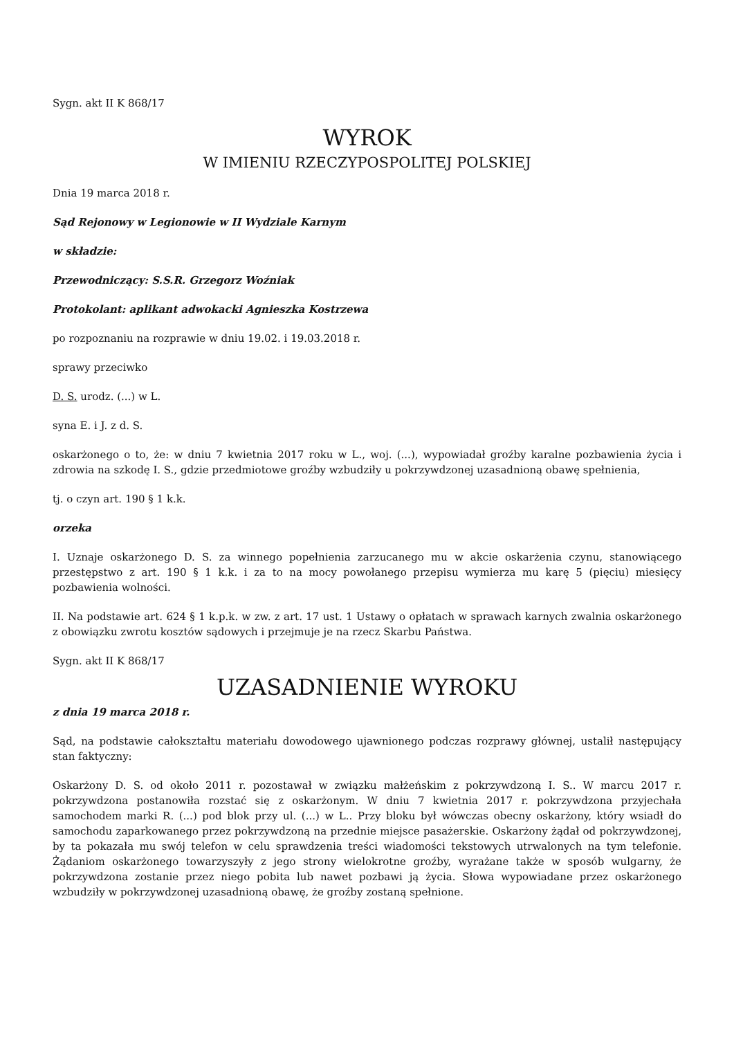Sygn. akt II K 868/17
WYROK
W IMIENIU RZECZYPOSPOLITEJ POLSKIEJ
Dnia 19 marca 2018 r.
Sąd Rejonowy w Legionowie w II Wydziale Karnym
w składzie:
Przewodniczący: S.S.R. Grzegorz Woźniak
Protokolant: aplikant adwokacki Agnieszka Kostrzewa
po rozpoznaniu na rozprawie w dniu 19.02. i 19.03.2018 r.
sprawy przeciwko
D. S. urodz. (...) w L.
syna E. i J. z d. S.
oskarżonego o to, że: w dniu 7 kwietnia 2017 roku w L., woj. (...), wypowiadał groźby karalne pozbawienia życia i zdrowia na szkodę I. S., gdzie przedmiotowe groźby wzbudziły u pokrzywdzonej uzasadnioną obawę spełnienia,
tj. o czyn art. 190 § 1 k.k.
orzeka
I. Uznaje oskarżonego D. S. za winnego popełnienia zarzucanego mu w akcie oskarżenia czynu, stanowiącego przestępstwo z art. 190 § 1 k.k. i za to na mocy powołanego przepisu wymierza mu karę 5 (pięciu) miesięcy pozbawienia wolności.
II. Na podstawie art. 624 § 1 k.p.k. w zw. z art. 17 ust. 1 Ustawy o opłatach w sprawach karnych zwalnia oskarżonego z obowiązku zwrotu kosztów sądowych i przejmuje je na rzecz Skarbu Państwa.
Sygn. akt II K 868/17
UZASADNIENIE WYROKU
z dnia 19 marca 2018 r.
Sąd, na podstawie całokształtu materiału dowodowego ujawnionego podczas rozprawy głównej, ustalił następujący stan faktyczny:
Oskarżony D. S. od około 2011 r. pozostawał w związku małżeńskim z pokrzywdzoną I. S.. W marcu 2017 r. pokrzywdzona postanowiła rozstać się z oskarżonym. W dniu 7 kwietnia 2017 r. pokrzywdzona przyjechała samochodem marki R. (...) pod blok przy ul. (...) w L.. Przy bloku był wówczas obecny oskarżony, który wsiadł do samochodu zaparkowanego przez pokrzywdzoną na przednie miejsce pasażerskie. Oskarżony żądał od pokrzywdzonej, by ta pokazała mu swój telefon w celu sprawdzenia treści wiadomości tekstowych utrwalonych na tym telefonie. Żądaniom oskarżonego towarzyszyły z jego strony wielokrotne groźby, wyrażane także w sposób wulgarny, że pokrzywdzona zostanie przez niego pobita lub nawet pozbawi ją życia. Słowa wypowiadane przez oskarżonego wzbudziły w pokrzywdzonej uzasadnioną obawę, że groźby zostaną spełnione.